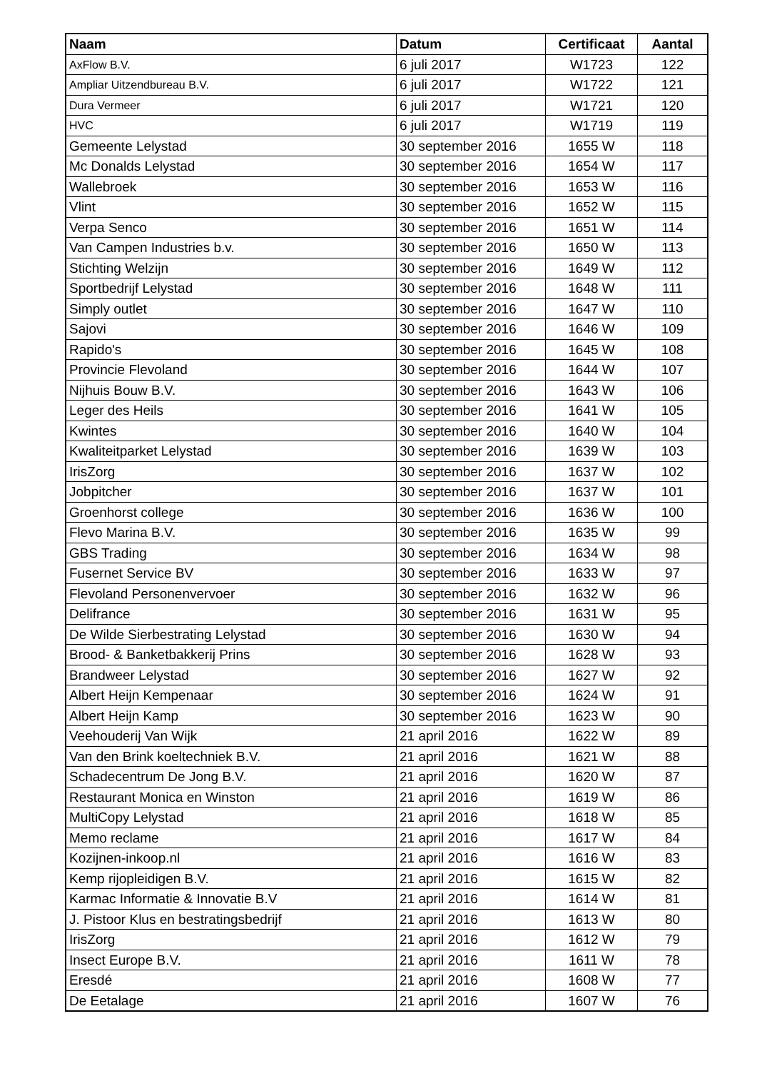| Naam | Datum | Certificaat | Aantal |
| --- | --- | --- | --- |
| AxFlow B.V. | 6 juli 2017 | W1723 | 122 |
| Ampliar Uitzendbureau B.V. | 6 juli 2017 | W1722 | 121 |
| Dura Vermeer | 6 juli 2017 | W1721 | 120 |
| HVC | 6 juli 2017 | W1719 | 119 |
| Gemeente Lelystad | 30 september 2016 | 1655 W | 118 |
| Mc Donalds Lelystad | 30 september 2016 | 1654 W | 117 |
| Wallebroek | 30 september 2016 | 1653 W | 116 |
| Vlint | 30 september 2016 | 1652 W | 115 |
| Verpa Senco | 30 september 2016 | 1651 W | 114 |
| Van Campen Industries b.v. | 30 september 2016 | 1650 W | 113 |
| Stichting Welzijn | 30 september 2016 | 1649 W | 112 |
| Sportbedrijf Lelystad | 30 september 2016 | 1648 W | 111 |
| Simply outlet | 30 september 2016 | 1647 W | 110 |
| Sajovi | 30 september 2016 | 1646 W | 109 |
| Rapido's | 30 september 2016 | 1645 W | 108 |
| Provincie Flevoland | 30 september 2016 | 1644 W | 107 |
| Nijhuis Bouw B.V. | 30 september 2016 | 1643 W | 106 |
| Leger des Heils | 30 september 2016 | 1641 W | 105 |
| Kwintes | 30 september 2016 | 1640 W | 104 |
| Kwaliteitparket Lelystad | 30 september 2016 | 1639 W | 103 |
| IrisZorg | 30 september 2016 | 1637 W | 102 |
| Jobpitcher | 30 september 2016 | 1637 W | 101 |
| Groenhorst college | 30 september 2016 | 1636 W | 100 |
| Flevo Marina B.V. | 30 september 2016 | 1635 W | 99 |
| GBS Trading | 30 september 2016 | 1634 W | 98 |
| Fusernet Service BV | 30 september 2016 | 1633 W | 97 |
| Flevoland Personenvervoer | 30 september 2016 | 1632 W | 96 |
| Delifrance | 30 september 2016 | 1631 W | 95 |
| De Wilde Sierbestrating Lelystad | 30 september 2016 | 1630 W | 94 |
| Brood- & Banketbakkerij Prins | 30 september 2016 | 1628 W | 93 |
| Brandweer Lelystad | 30 september 2016 | 1627 W | 92 |
| Albert Heijn Kempenaar | 30 september 2016 | 1624 W | 91 |
| Albert Heijn Kamp | 30 september 2016 | 1623 W | 90 |
| Veehouderij Van Wijk | 21 april 2016 | 1622 W | 89 |
| Van den Brink koeltechniek B.V. | 21 april 2016 | 1621 W | 88 |
| Schadecentrum De Jong B.V. | 21 april 2016 | 1620 W | 87 |
| Restaurant Monica en Winston | 21 april 2016 | 1619 W | 86 |
| MultiCopy Lelystad | 21 april 2016 | 1618 W | 85 |
| Memo reclame | 21 april 2016 | 1617 W | 84 |
| Kozijnen-inkoop.nl | 21 april 2016 | 1616 W | 83 |
| Kemp rijopleidigen B.V. | 21 april 2016 | 1615 W | 82 |
| Karmac Informatie & Innovatie B.V | 21 april 2016 | 1614 W | 81 |
| J. Pistoor Klus en bestratingsbedrijf | 21 april 2016 | 1613 W | 80 |
| IrisZorg | 21 april 2016 | 1612 W | 79 |
| Insect Europe B.V. | 21 april 2016 | 1611 W | 78 |
| Eresdé | 21 april 2016 | 1608 W | 77 |
| De Eetalage | 21 april 2016 | 1607 W | 76 |